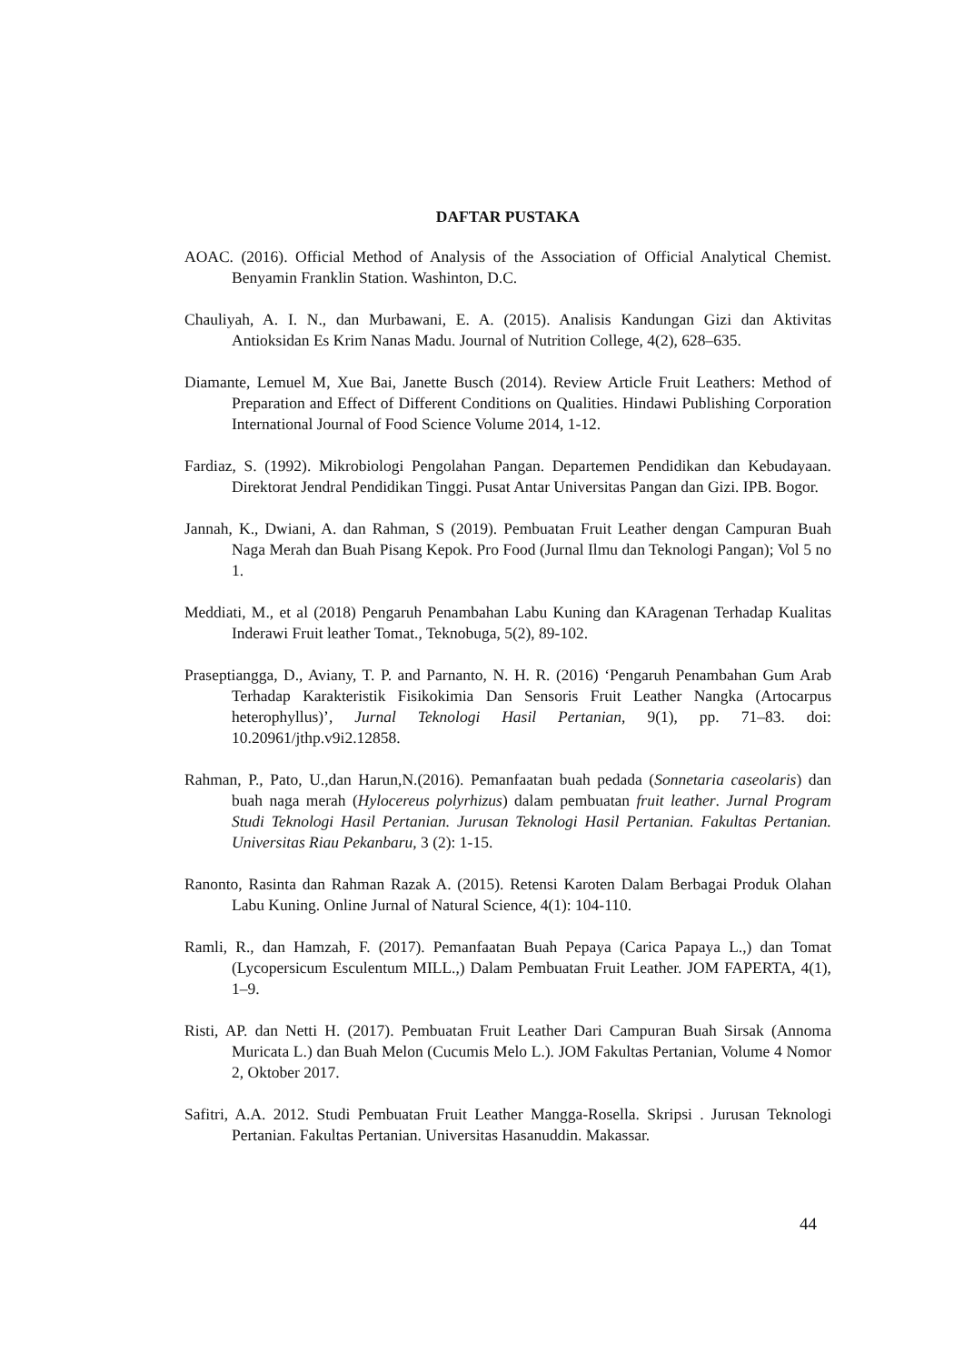DAFTAR PUSTAKA
AOAC. (2016). Official Method of Analysis of the Association of Official Analytical Chemist. Benyamin Franklin Station. Washinton, D.C.
Chauliyah, A. I. N., dan Murbawani, E. A. (2015). Analisis Kandungan Gizi dan Aktivitas Antioksidan Es Krim Nanas Madu. Journal of Nutrition College, 4(2), 628–635.
Diamante, Lemuel M, Xue Bai, Janette Busch (2014). Review Article Fruit Leathers: Method of Preparation and Effect of Different Conditions on Qualities. Hindawi Publishing Corporation International Journal of Food Science Volume 2014, 1-12.
Fardiaz, S. (1992). Mikrobiologi Pengolahan Pangan. Departemen Pendidikan dan Kebudayaan. Direktorat Jendral Pendidikan Tinggi. Pusat Antar Universitas Pangan dan Gizi. IPB. Bogor.
Jannah, K., Dwiani, A. dan Rahman, S (2019). Pembuatan Fruit Leather dengan Campuran Buah Naga Merah dan Buah Pisang Kepok. Pro Food (Jurnal Ilmu dan Teknologi Pangan); Vol 5 no 1.
Meddiati, M., et al (2018) Pengaruh Penambahan Labu Kuning dan KAragenan Terhadap Kualitas Inderawi Fruit leather Tomat., Teknobuga, 5(2), 89-102.
Praseptiangga, D., Aviany, T. P. and Parnanto, N. H. R. (2016) ‘Pengaruh Penambahan Gum Arab Terhadap Karakteristik Fisikokimia Dan Sensoris Fruit Leather Nangka (Artocarpus heterophyllus)’, Jurnal Teknologi Hasil Pertanian, 9(1), pp. 71–83. doi: 10.20961/jthp.v9i2.12858.
Rahman, P., Pato, U.,dan Harun,N.(2016). Pemanfaatan buah pedada (Sonnetaria caseolaris) dan buah naga merah (Hylocereus polyrhizus) dalam pembuatan fruit leather. Jurnal Program Studi Teknologi Hasil Pertanian. Jurusan Teknologi Hasil Pertanian. Fakultas Pertanian. Universitas Riau Pekanbaru, 3 (2): 1-15.
Ranonto, Rasinta dan Rahman Razak A. (2015). Retensi Karoten Dalam Berbagai Produk Olahan Labu Kuning. Online Jurnal of Natural Science, 4(1): 104-110.
Ramli, R., dan Hamzah, F. (2017). Pemanfaatan Buah Pepaya (Carica Papaya L.,) dan Tomat (Lycopersicum Esculentum MILL.,) Dalam Pembuatan Fruit Leather. JOM FAPERTA, 4(1), 1–9.
Risti, AP. dan Netti H. (2017). Pembuatan Fruit Leather Dari Campuran Buah Sirsak (Annoma Muricata L.) dan Buah Melon (Cucumis Melo L.). JOM Fakultas Pertanian, Volume 4 Nomor 2, Oktober 2017.
Safitri, A.A. 2012. Studi Pembuatan Fruit Leather Mangga-Rosella. Skripsi . Jurusan Teknologi Pertanian. Fakultas Pertanian. Universitas Hasanuddin. Makassar.
44